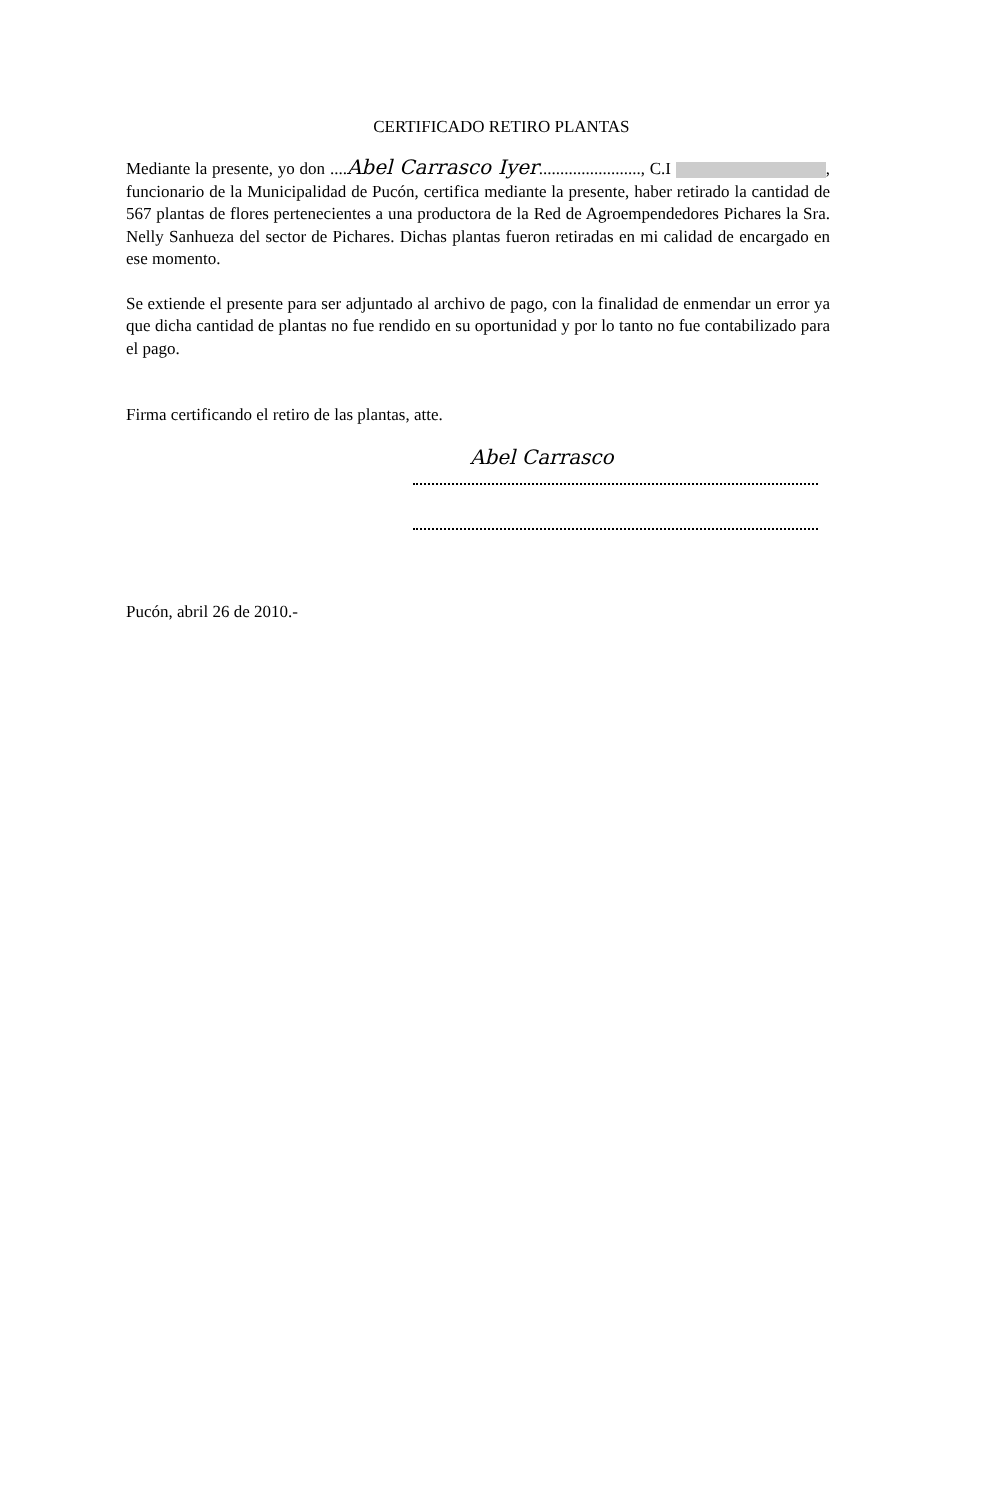CERTIFICADO RETIRO PLANTAS
Mediante la presente, yo don ....Abel Carrasco Iyer........................, C.I , funcionario de la Municipalidad de Pucón, certifica mediante la presente, haber retirado la cantidad de 567 plantas de flores pertenecientes a una productora de la Red de Agroempendedores Pichares la Sra. Nelly Sanhueza del sector de Pichares. Dichas plantas fueron retiradas en mi calidad de encargado en ese momento.
Se extiende el presente para ser adjuntado al archivo de pago, con la finalidad de enmendar un error ya que dicha cantidad de plantas no fue rendido en su oportunidad y por lo tanto no fue contabilizado para el pago.
Firma certificando el retiro de las plantas, atte.
Abel Carrasco
Pucón, abril 26 de 2010.-